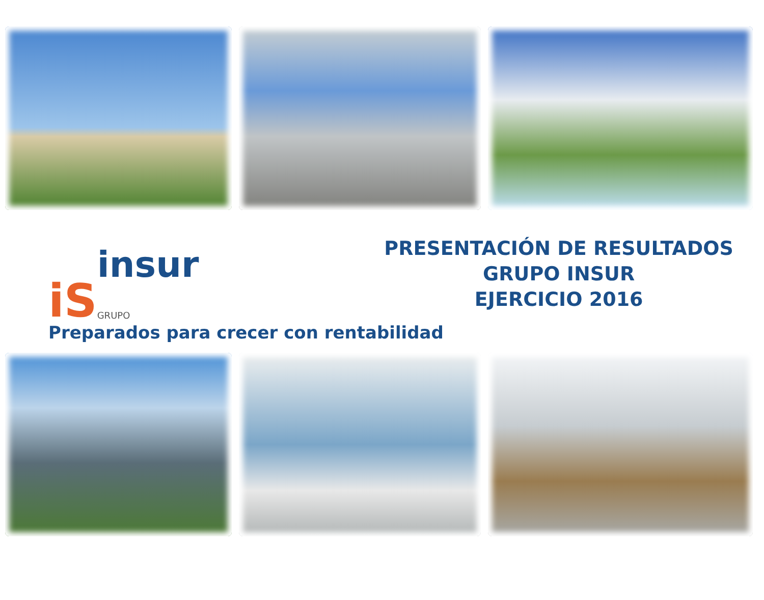iS insur
GRUPO
PRESENTACIÓN DE RESULTADOS
GRUPO INSUR
EJERCICIO 2016
Preparados para crecer con rentabilidad